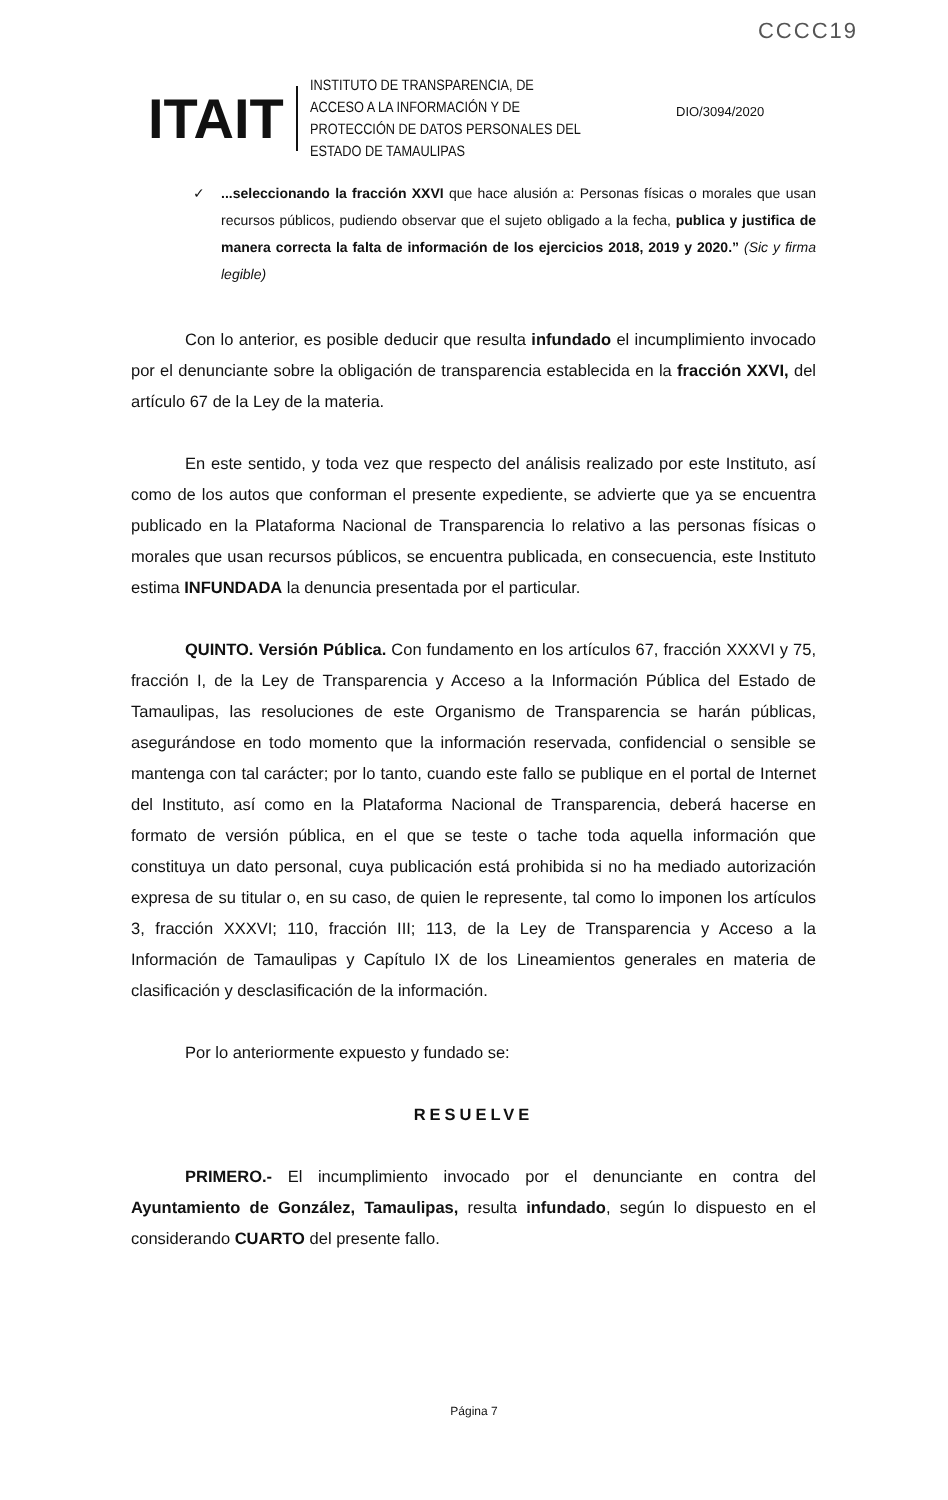CCCC19
ITAIT
INSTITUTO DE TRANSPARENCIA, DE ACCESO A LA INFORMACIÓN Y DE PROTECCIÓN DE DATOS PERSONALES DEL ESTADO DE TAMAULIPAS
DIO/3094/2020
✓...seleccionando la fracción XXVI que hace alusión a: Personas físicas o morales que usan recursos públicos, pudiendo observar que el sujeto obligado a la fecha, publica y justifica de manera correcta la falta de información de los ejercicios 2018, 2019 y 2020.” (Sic y firma legible)
Con lo anterior, es posible deducir que resulta infundado el incumplimiento invocado por el denunciante sobre la obligación de transparencia establecida en la fracción XXVI, del artículo 67 de la Ley de la materia.
En este sentido, y toda vez que respecto del análisis realizado por este Instituto, así como de los autos que conforman el presente expediente, se advierte que ya se encuentra publicado en la Plataforma Nacional de Transparencia lo relativo a las personas físicas o morales que usan recursos públicos, se encuentra publicada, en consecuencia, este Instituto estima INFUNDADA la denuncia presentada por el particular.
QUINTO. Versión Pública. Con fundamento en los artículos 67, fracción XXXVI y 75, fracción I, de la Ley de Transparencia y Acceso a la Información Pública del Estado de Tamaulipas, las resoluciones de este Organismo de Transparencia se harán públicas, asegurándose en todo momento que la información reservada, confidencial o sensible se mantenga con tal carácter; por lo tanto, cuando este fallo se publique en el portal de Internet del Instituto, así como en la Plataforma Nacional de Transparencia, deberá hacerse en formato de versión pública, en el que se teste o tache toda aquella información que constituya un dato personal, cuya publicación está prohibida si no ha mediado autorización expresa de su titular o, en su caso, de quien le represente, tal como lo imponen los artículos 3, fracción XXXVI; 110, fracción III; 113, de la Ley de Transparencia y Acceso a la Información de Tamaulipas y Capítulo IX de los Lineamientos generales en materia de clasificación y desclasificación de la información.
Por lo anteriormente expuesto y fundado se:
RESUELVE
PRIMERO.- El incumplimiento invocado por el denunciante en contra del Ayuntamiento de González, Tamaulipas, resulta infundado, según lo dispuesto en el considerando CUARTO del presente fallo.
Página 7